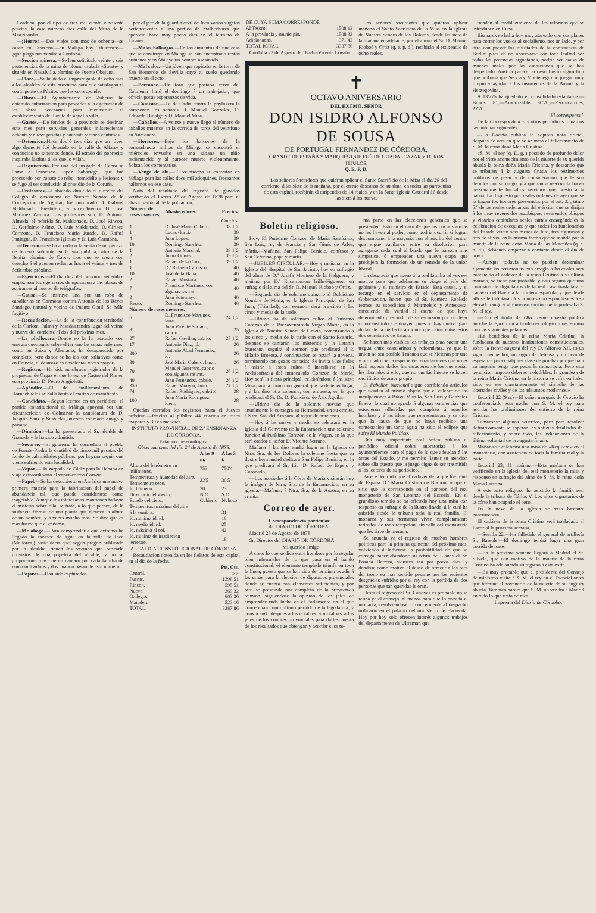Córdoba, por el tipo de tres mil ciento cincuenta pesetas, la casa número diez calle del Muro de la Misericordia.
—¡Horror!—Dos viejos con mas de ochenta—se casan en Tarazona,—en Málaga hay Tiburones:—¿que plaga nos vendrá á Córdoba?
—Seccion minera.—Se han solicitado veinte y seis pertenencias de la mina de plomo titulada «Suerte» y situada en Navalvilla, término de Fuente Obejuna.
—Plazo.—Se ha dado el improrogable de ocho dias á los alcaldes de esta provincia para que satisfagan el contingente de Pósitos que les corresponde.
—Obras.—El Ayuntamiento de Zuheros ha obtenido autorizacion para proceder á la egecucion de las obras necesarias para reconstruir el establecimiento del Pósito de aquella villa.
—Gastos.—De fondos de la provincia se destinan este mes para servicios generales milsetecientas ochenta y nueve pesetas y cuarenta y cinco céntimos.
—Detencion.-Hace dos ó tres dias que un jóven algo demente fué detenido en la calle de Alfaros y conducido no sabemos donde. El estado del pobrecito inspiraba lástima á los que lo veian.
—Requisitoria.-Por una del juzgado de Cabra se llama á Francisco Lopez Sabariego, que fué procesado por conato de robo, homicidio y lesiones y se fugó al ser conducido al presidio de la Coruña.
—Profesores.—Habiendo dimitido el director del Colegio de enseñanza de Nuestra Señora de la Concepcion de Aguilar, fué nombrado D. Gabriel Maldonado, Presbitero, y vice-Director D. José Martinez Zamora. Los profesores son: D. Antonio Almeda, el referido Sr. Maldonado, D. José Rincon, D. Gerónimo Palma, D. Luis Maldonado, D. Ciriaco Carmona, D. Francisco Maria Jurado, D. Rafael Paniagua, D. Francisco Iglesias y D. Luis Carmona.
—Terreno.—Se ha acordado la venta de un pedazo de terreno sobrante en la via pública, sitio de la Benita, término de Cabra. Los que se crean con derecho á él pueden reclamar hasta el veinte y tres de Setiembre próximo.
—Egercicios.—El dia diez del próximo setiembre empezarán los egercicios de oposicion á las plazas de aspirantes al cuerpo de telégrafos.
—Causa.—Se instruye una por un robo de caballerias en Carmona contra Antonio de los Reyes Santiago, natural y vecino de Puente Genil. Se halla fugitivo.
—Recaudacion.—La de la contribucion territorial de la Carlota, Palma y Posadas tendrá lugar del veinte y nueve del corriente al dos del próximo mes.
—La phylloxera.-Donde se la ha atacado con energia quemando sobre el terreno las cepas enfermas, como en Suiza y Alemania, ha desaparecido por completo; pero donde se ha ido con paliativos como en Francia, el destrozo es doscientas veces mayor.
—Registro.—Ha sido nombrado registrador de la propiedad de Orgaz el que lo era de Castro del Rio en esta provincia D. Pedro Angioletti.
—Apéndice.—El del amillaramiento de Hornachuelos se halla hasta el mártes de manifiesto.
—Candidato.—Segun leemos en un periódico, el partido constitucional de Málaga apoyará por una circunscricion de Colmenar la candidatura de D. Joaquin Sanz y Susbielas, nuestro estimado amigo y paisano.
—Dimision.—La ha presentado el Sr. alcalde de Granada y le ha sido admitida.
—Socorro.—El gobierno ha concedido al pueblo de Fuente-Piedra la cantidad de cinco mil pesetas del fondo de calamidades públicas, por la gran sequia que viene sufriendo esta localidad.
—Vapor.—Ha zarpado de Cádiz para la Habana en viaje extraordinario el vapor-correo Coruña.
—Papel.—Se ha descubierto en América una nueva primera materia para la fabricacion del papel de abundancia tal, que puede considerarse como inagotable. Aunque los interesados mantienen todavia el misterio sobre ella, se trata, á lo que parece, de la sustancia fibrosa de una planta que alcanza la altura de un hombre, y á veces mucho más. Se dice que es más fuerte que el cáñamo.
—Me ahogo.—Para comprender á qué extremo ha llegado la escasez de agua en la villa de Inca (Mallorca,) baste decir que, segun pregon publicado por la alcaldia, tienen los vecinos que buscarla provistos de una papeleta del alcalde, y no se proporciona mas que un cántaro por cada familia de cinco individuos y dos cuando pasan de este número.
—Pájaros.—Han sido capturados
por el jefe de la guardia civil de Jaen varios sugetos pertenecientes á una partida de malhechores que apareció hace muy pocos dias en el término de Linares.
—Malos hallazgos.—En los cimientos de una casa que se construye en Málaga se han encontrado restos humanos y en Atalaya un hombre asesinado.
—Mal salto.—Un jóven que repicaba en la torre de San Bernardo de Sevilla cayó al suelo quedando muerto en el acto.
—Percance.—Un toro que pastaba cerca del Colmenar hirió el domingo á un trabajador, que ofrecia pocas esperanzas de vida.
—Comision.—La de Cádiz contra la phylóxera la componen los señores D. Manuel Gonzalez, D. Eduardo Hidalgo y D. Manuel Misa.
—Caballos.—A veinte y nueve llegó el número de caballos muertos en la corrida de toros del veintiuno en Antequera.
—Horrores.—Bajo los balcones de la comandancia militar de Málaga se encontró el miércoles envuelto en una sábana un niño reciennacido y al parecer muerto violentamente. Sobran los comentarios.
—Venga de ahí.—El veintiocho se contratan en Málaga para las calles doce mil adoquines. Deseamos hallarnos en ese caso.
Nota del resultado del registro de ganados verificado el Jueves 22 de Agosto de 1878 para el abasto semanal de la poblacion.
| Número de reses mayores. | Abastecedores. | Precios. |
| --- | --- | --- |
| | | Cuartos. |
| 1 | D. José Maria Cubero. | 38 1[2 |
| 1 | Lucas Garcia. | 39 |
| 4 | Juan Lopez. | 39 |
| 10 | Domingo Sanchez. | 39 |
| 1 | Antonio Marchal. | 39 1[2 |
| 2 | Juana Gomez. | 39 1[2 |
| 1 | Rafael de la Cruz. | 39 1[2 |
| 1 | D.ª Rafaela Carrasco. | 40 |
| 10 | José de la Haba. | 40 |
| 2 | Rafael Mostaza. | 40 |
| 7 | Francisco Martinez, con algunas rastras. | 40 |
| 2 | Juan Sotomayor | 40 |
| Resto. | Domingo Sanchez. | 40 |
| Número de reses menores. | | |
| 6 | D. Francisco Martinez, lanar. | 24 1[2 |
| 81 | Juan Vicente Soriano, cabrio. | 25 |
| 27 | Rafael Gavilan, cabrio. | 25 1[2 |
| 17 | Antonio Diaz, id. | 26 |
| 300 | Antonio Abad Fernandez, id. | 26 |
| 30 | José Maria Cubero, lanar. | 26 |
| 70 | Manuel Guerrero, cabrio con algunas rastras. | 26 1[2 |
| 40 | Juan Fernandez, cabrio. | 26 1[2 |
| 350 | Rafael Moreno, lanar. | 27 1[2 |
| 74 | Rafael Rodriguez, cabrio. | 28 |
| 100 | Juan Maria Rodriguez, idem. | 28 |
Quedan cerrados los registros hasta el Jueves próximo.—Precios al público 44 cuartos en reses mayores y 30 en menores.
INSTITUTO PROVINCIAL DE 2.ª ENSEÑANZA DE CÓRDOBA.
Estacion meteorológica.
Observaciones del dia 24 de Agosto de 1878.
| | A las 9 m. | A las 3 t. |
| --- | --- | --- |
| Altura del barómetro en milímetros. | 753 | 750'4 |
| Temperatura y humedad del aire. Termometro seco. | 22'5 | 30'5 |
| Id. húmedo. | 20 | 23 |
| Direccion del viento. | N.O. | S.O. |
| Estado del cielo. | Cubierto | Nuboso |
| Temperatura máxima del aire | | |
| á la sombra. | | 31 |
| Id. mínima id. id. | | 19 |
| Id. media id. id. | | 25 |
| Id. máxima al sol. | | 42 |
| Id. mínima de irradiacion terrestre. | | 18 |
ALCALDIA CONSTITUCIONAL DE CÓRDOBA.
Recaudacion obtenida en los fielatos de esta capital en el dia de la fecha.
| | Pts. Cts. |
| --- | --- |
| Central. | » » |
| Puente. | 1396 51 |
| Rincon. | 595 51 |
| Nueva. | 269 32 |
| Gallegos. | 603 36 |
| Matadero | 523 16 |
| TOTAL. | 3387 86 |
| DE CUYA SUMA CORRESPONDE | |
| Al Tesoro. | 1508 12 |
| A la provincia y municipio. | 1508 32 |
| Adicionadas. | 371 42 |
| TOTAL IGUAL. | 3387 86 |
Córdoba 23 de Agosto de 1878—Vicente Lovato.
Los señores sacerdotes que quieran aplicar mañana el Santo Sacrificio de la Misa en la Iglesia de Nuestra Señora de los Dolores, desde las siete de la mañana en adelante, por el alma del Sr. D. Manuel Rioboó y Ortiz (q. e. p. d.), recibirán el estipendio de ocho reales.
✝
OCTAVO ANIVERSARIO
DEL EXCMO. SEÑOR
DON ISIDRO ALFONSO DE SOUSA
DE PORTUGAL FERNANDEZ DE CÓRDOBA,
GRANDE DE ESPAÑA Y MARQUÉS QUE FUÉ DE GUADALCAZAR Y OTROS TÍTULOS.
Q. E. P. D.
Los señores Sacerdotes que quieran aplicar el Santo Sacrificio de la Misa el dia 26 del corriente, á las siete de la mañana, por el eterno descanso de su alma, en todas las parroquias de esta capital, recibirán el estipendio de 14 reales, y en la Santa Iglesia Catedral 16 desde las siete á las nueve.
Boletin religioso.
Hoy, El Purísimo Corazon de Maria Santísima, San Luis, rey de Francia y San Ginés de Arlés, mártir.—Mañana, San Felipe Benicio, confesor y San Ceferino, papa y mártir.
—JUBILEO CIRCULAR.—Hoy y mañana, en la Iglesia del Hospital de San Jacinto, hoy en sufragio del alma de D.ª Josefa Montoro de la Helguera, y mañana por D.ª Encarnacion Trillo-Figueroa, en sufragio del alma del Sr. D. Manuel Rioboó y Ortiz.
—Segundo dia de solemne quinario al Dulcisimo Nombre de Maria, en la Iglesia Parroquial de San Juan, (Trinidad), con sermon: dará principio á las cinco y media de la tarde.
—Ultimo dia de solemnes cultos al Purísimo Corazon de la Bienaventurada Virgen Maria, en la Iglesia de Nuestra Señora de Gracia, comenzando á las cinco y media de la tarde con el Santo Rosario, despues se cantarán los misterios y la Letania lauretana, seguirá el sermon que predicará el P. Hilario Brososa, á continuacion se rezará la novena, terminando con gozos cantados. Se invita á los fieles á asistir á estos cultos é inscribirse en la Archicofradia del inmaculado Corazon de Maria. Hoy será la fiesta principal, celebrándose á las siete Misa para la comunion general que ha de tener lugar, y á las diez otra solemne, con orquesta, en la que predicará el Sr. Dr. D. Francisco de Asis Aguilar.
—Ultimo dia de la solemne novena que anualmente le consagra su Hermandad, en su ermita, á Ntra. Sra. del Amparo, al toque de oraciones.
—Hoy á las nueve y media se celebrará en la Iglesia del Convento de la Encarnacion una solemne funcion al Purísimo Corazon de la Virgen, en la que será orador el señor D. Vicente Serrano.
Mañana á las diez tendrá lugar en la Iglesia de Ntra. Sra. de los Dolores la solemne fiesta que su ilustre hermandad dedica á San Felipe Benicio, en la que predicará el Sr. Lic. D. Rafael de Espejo y Coronado.
—Los asociados á la Córte de Maria visitarán hoy la imágen de Ntra. Sra. de la Encarnacion, en su iglesia.—Mañana, á Ntra. Sra. de la Aurora, en su ermita.
Correo de ayer.
Correspondencia particular
del DIARIO DE CÓRDOBA.
Madrid 23 de Agosto de 1878.
Sr. Director del DIARIO DE CÓRDOBA.
Mi querido amigo:
A creer lo que se dice entre hombres por lo regular bien informados de lo que pasa en el bando constitucional, el elemento templado triunfa en toda la línea, puesto que se han sido de terminar acudir á las urnas para la eleccion de diputados provinciales donde se cuenta con elementos suficientes, y por otro se prescinde por completo de la proyectada reunion, siguiéndose la opinion de los jefes de emprender ruda lucha en el Parlamento en el que conceptúan como último periodo de la legislatura, y convocando despues á los notables, y un tal vez á los jefes de los comités provinciales para darles cuenta de los resultados que obtengan y acordar si se to-
ma parte en las elecciones generales que se presienten. Esto en el caso de que las circunstancias no les lleven al poder, como podria ocurrir si logran descomponer á la mayoria con el auxilio del centro, que sigue vacilando entre su disolucion para agregarse cada cual al bando que le parezca mas simpático, ó emprender una nueva etapa que produjera la formacion de un remedo de la union liberal.
La desgracia que apena á la real familia tal vez sea motivo para que adelanten su viage el jefe del gabinete y el ministro de Estado. Esta causa, y el recargo en el servicio en el departamento de Gobernacion, hacen que el Sr. Romero Robledo retrase su espedicion á Marmolejo y Antequera, careciendo de verdad el eserto de que haya determinado prescindir de su escursion por no dejar como sustituto á Elduayen, pues no hay motivo para dudar de la perfecta armonia que reina entre estos dos secretarios de Estado.
Se hacen mas visibles los trabajos para pactar una tregua entre castelarinos y reformistas, ya que la union no sea posible á menos que se hicieran por uno y otro lado cierta especie de retractaciones que no es fácil esperar dados los caracteres de los que serian los llamados á ello; que no tan fácilmente se hacen sacrificios de amor propio.
El Pabellon Nacional sigue escribiendo articulos que tienden al mismo objeto que el célebre de las inculpaciones á Bravo Murillo. San Luis y Gonzalez Bravo, lo cual no agrada á algunas eminencias que estuvieron adheridas por completo á aquellos hombres y á las ideas que representaran, y se dice que la causa de que no haya recibido una contestacion un tanto ágria ha sido el eclipse que sufre El Mundo Político.
Una muy importante real órden publica el periódico oficial sobre moratorias á los ayuntamientos para el pago de lo que adeudan á las arcas del Estado, y me permito llamar su atencion sobre ella puesto que la juzgo digna de ser trasmitida á los lectores de su periódico.
Parece decidido que el cadáver de la que fué reina de España D.ª Maria Cristina de Borbon, ocupe el sitio que le corresponde en el panteon del real monasterio de San Lorenzo del Escorial. En el grandioso templo se ha oficiado hoy una misa con responso en sufragio de la ilustre finada, á la cual ha asistido desde la tribuna toda la real familia. El monarca y sus hermanas viven completamente retirados de toda recepcion, sin salir del monasterio que les sirve de morada.
Se anuncia ya el regreso de muchos hombres politicos para la primera quincena del próximo mes, volviendo á indicarse la probabilidad de que se consiga hacer abandone su retiro de Llanes el Sr. Posada Herrera, siquiera sea por pocos dias, y dándose como motivo el deseo de ofrecer á los pies del trono su mas sentido pésame por las recientes desgracias sufridas por el rey con la pérdida de dos personas que tan queridas le eran.
Hasta el regreso del Sr. Cánovas es probable no se reuna ya el consejo, al menos para que lo presida el monarca, resolviéndose lo concerniente al despacho ordinario en el palacio del ministerio de Hacienda. Hoy por hoy solo ofrecen interés algunos trabajos del departamento de Ultramar, que
tienden al establecimiento de las reformas que se introducen en Cuba.
Bismarck se halla hoy muy atareado con sus planes para cortar los vuelos al socialismo, por un lado, y por otro con prever los resultados de la conferencia de Berlin; pues de no observarse con toda lealtad por todas las potencias signatarias, podria ser causa de muchos males por las ambiciones que se han despertado. Austria parece ha descubierto algun hilo que probaria que Sérvia y Montenegro no juegan muy limpio y ayudan á los insurrectos de la Bosnia y la Herzegovina.
A 13'775 ha quedado el consolidado esta tarde.—Bonos 81.—Amortizable 30'20.—Ferro-carriles, 27'20.
El corresponsal.
De la Correspondencia y otros periódicos tomamos las noticias siguientes:
—La Gaceta publica la adjunta nota oficial, despues de otra en que se anuncia el fallecimiento de S. M. la reina doña Maria Cristina.
«S. M. el rey (q. D. g.,) poseido de profundo dolor por el triste acontecimiento de la muerte de su querida abuela la reina doña Maria Cristina, y deseando que se tributen á la augusta finada los testimonios públicos de pesar y de consideracion que le son debidos por su rango, y á que tan acreedora la hacen personalmente los altos servicios que prestó á la pátria, ha dispuesto por reales órdenes de ayer que se la hagan los honores prevenidos por el art. 3.º, título 5.º de las reales ordenanzas del ejército: que se dirijan á los muy reverendos arzobispos, reverendos obispos y vicarios capitulares reales cartas encargándoles la celebracion de exequias; y que todos los funcionarios del Estado vistan seis meses de luto, tres rigurosos y tres de alivio, en la misma forma que se mandó por la muerte de la reina doña Maria de las Mercedes (q. e. p. d.), debiendo empezar á contarse desde el dia de hoy.»
—Aunque todavía no se pueden determinar fijamente las ceremonias con arreglo á las cuales será conducido el cadáver de la reina Cristina á su última morada, se tiene por probable y casi seguro que una comision de dignatarios de la real casa trasladará el cadáver del Havre á la frontera española, y que desde allí se le tributarán los honores correspondientes á su elevado rango y al inmenso cariño que le profesaba S. M. el rey.
—Con el titulo de Otra reina muerta publica anoche la Epoca un artículo necrológico que termina con las siguientes palabras:
«La bendicion de la reina Maria Cristina, la fundadora de nuestras instituciones constitucionales, sobre la frente augusta del rey D. Alfonso XII, es un signo bienhechor, un signo de defensa y un rayo de esperanza para cualquier clase de pruebas porque bajo su imperio tenga que pasar la monarquía. Pero esta bendicion impone deberes ineludibles: la grandeza de la reina Maria Cristina en la historia se cifra en haber sido, en ser constantemente el símbolo de las libertades civiles y de los adelantos modernos.»
Escorial 22 (9 n.)—El señor marqués de Orovio ha conferenciado esta noche con S. M. el rey para acordar los preliminares del entierro de la reina Cristina.
Tomáronse algunos acuerdos, pero para resolver definitivamente se esperan las noticias detalladas del fallecimiento, y sobre todo, las indicaciones de la última voluntad de la augusta finada.
Mañana se celebrará una misa de «Requiem» en el monasterio, con asistencia de toda la familia real y la córte.
Escorial 23, 11 mañana.—Esta mañana se han verificado en la iglesia del real monasterio la misa y responso en sufragio del alma de S. M. la reina doña Maria Cristina.
A este acto religioso ha asistido la familia real desde la tribuna de Cárlos V. Los altos dignatarios de la córte han ocupado el coro.
En la nave de la iglesia se veia bastante concurrencia.
El cadáver de la reina Cristina será trasladado al Escorial la próxima semana.
—Sevilla 22.—Ha fallecido el general de artillería Sr. Bassols.—El domingo tendrá lugar una gran corrida de toros.
—En la próxima semana llegará á Madrid el Sr. Silvela, que con motivo de la muerte de la reina Cristina ha adelantado su regreso á esta córte.
—Es muy probable que el presidente del Consejo de ministros visite á S. M. el rey en el Escorial antes que termine el novenario de la muerte de su augusta abuela. Tambien parece que S. M. no vendrá á Madrid en todo lo que resta de mes.
Imprenta del Diario de Córdoba.